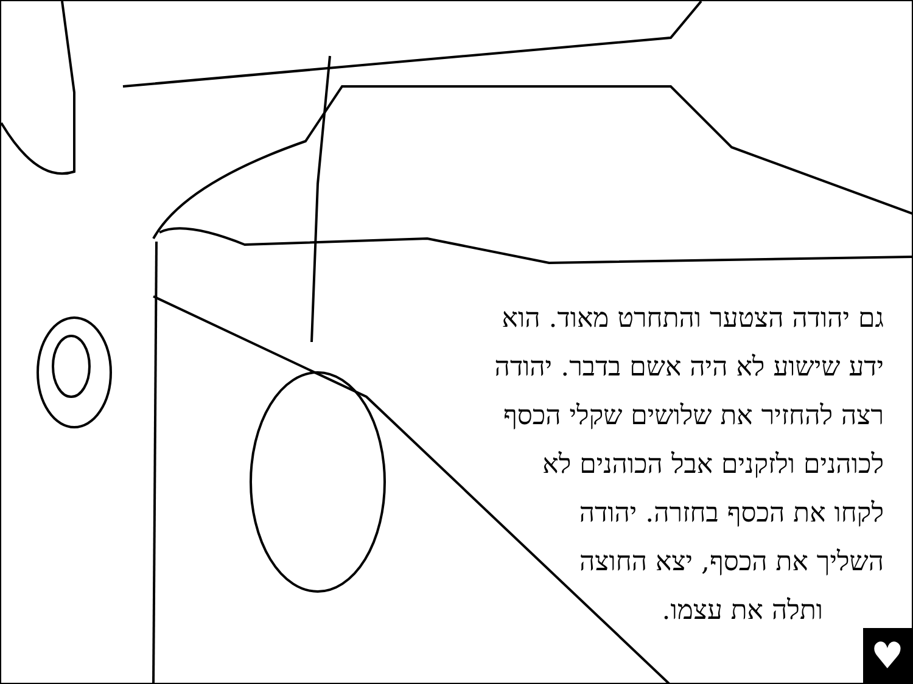גם יהודה הצטער והתחרט מאוד. הוא
ידע שישוע לא היה אשם בדבר. יהודה
רצה להחזיר את שלושים שקלי הכסף
לכוהנים ולזקנים אבל הכוהנים לא
לקחו את הכסף בחזרה. יהודה
השליך את הכסף, יצא החוצה
ותלה את עצמו.
♥